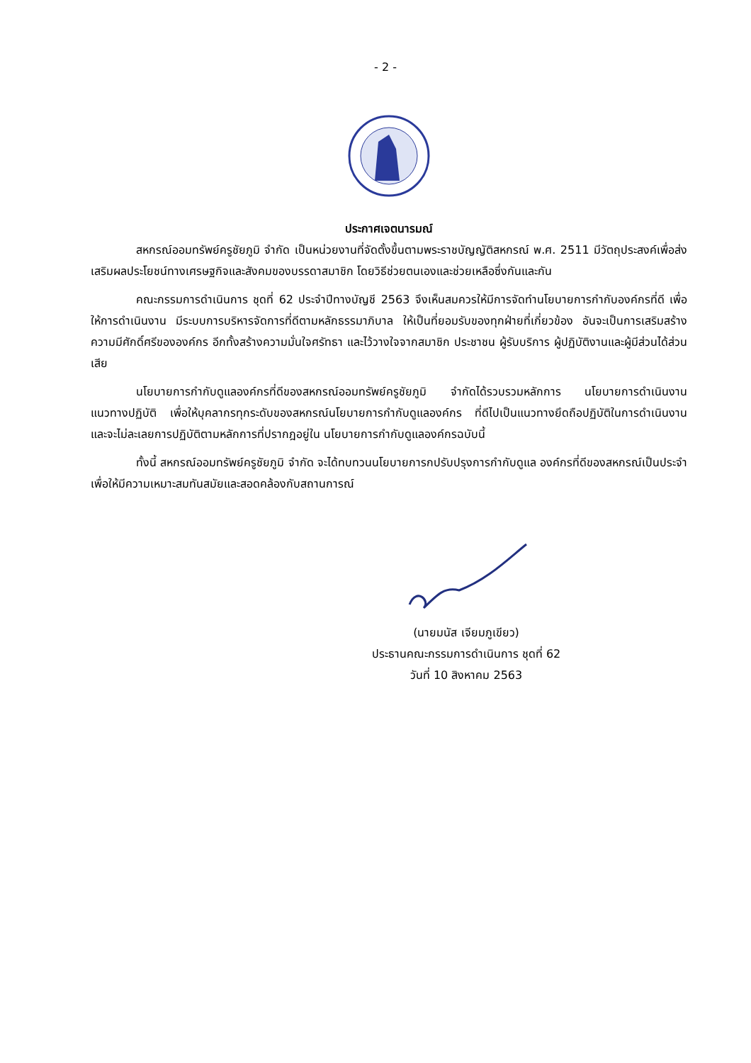- 2 -
ประกาศเจตนารมณ์
สหกรณ์ออมทรัพย์ครูชัยภูมิ จำกัด เป็นหน่วยงานที่จัดตั้งขึ้นตามพระราชบัญญัติสหกรณ์ พ.ศ. 2511 มีวัตถุประสงค์เพื่อส่งเสริมผลประโยชน์ทางเศรษฐกิจและสังคมของบรรดาสมาชิก โดยวิธีช่วยตนเองและช่วยเหลือซึ่งกันและกัน
คณะกรรมการดำเนินการ ชุดที่ 62 ประจำปีทางบัญชี 2563 จึงเห็นสมควรให้มีการจัดทำนโยบายการกำกับองค์กรที่ดี เพื่อให้การดำเนินงาน มีระบบการบริหารจัดการที่ดีตามหลักธรรมาภิบาล ให้เป็นที่ยอมรับของทุกฝ่ายที่เกี่ยวข้อง อันจะเป็นการเสริมสร้างความมีศักดิ์ศรีขององค์กร อีกทั้งสร้างความมั่นใจศรัทธา และไว้วางใจจากสมาชิก ประชาชน ผู้รับบริการ ผู้ปฏิบัติงานและผู้มีส่วนได้ส่วนเสีย
นโยบายการกำกับดูแลองค์กรที่ดีของสหกรณ์ออมทรัพย์ครูชัยภูมิ จำกัดได้รวบรวมหลักการ นโยบายการดำเนินงาน แนวทางปฏิบัติ เพื่อให้บุคลากรทุกระดับของสหกรณ์นโยบายการกำกับดูแลองค์กร ที่ดีไปเป็นแนวทางยึดถือปฏิบัติในการดำเนินงาน และจะไม่ละเลยการปฏิบัติตามหลักการที่ปรากฎอยู่ใน นโยบายการกำกับดูแลองค์กรฉบับนี้
ทั้งนี้ สหกรณ์ออมทรัพย์ครูชัยภูมิ จำกัด จะได้ทบทวนนโยบายการกปรับปรุงการกำกับดูแล องค์กรที่ดีของสหกรณ์เป็นประจำ เพื่อให้มีความเหมาะสมทันสมัยและสอดคล้องกับสถานการณ์
(นายมนัส เจียมภูเขียว)
ประธานคณะกรรมการดำเนินการ ชุดที่ 62
วันที่ 10 สิงหาคม 2563